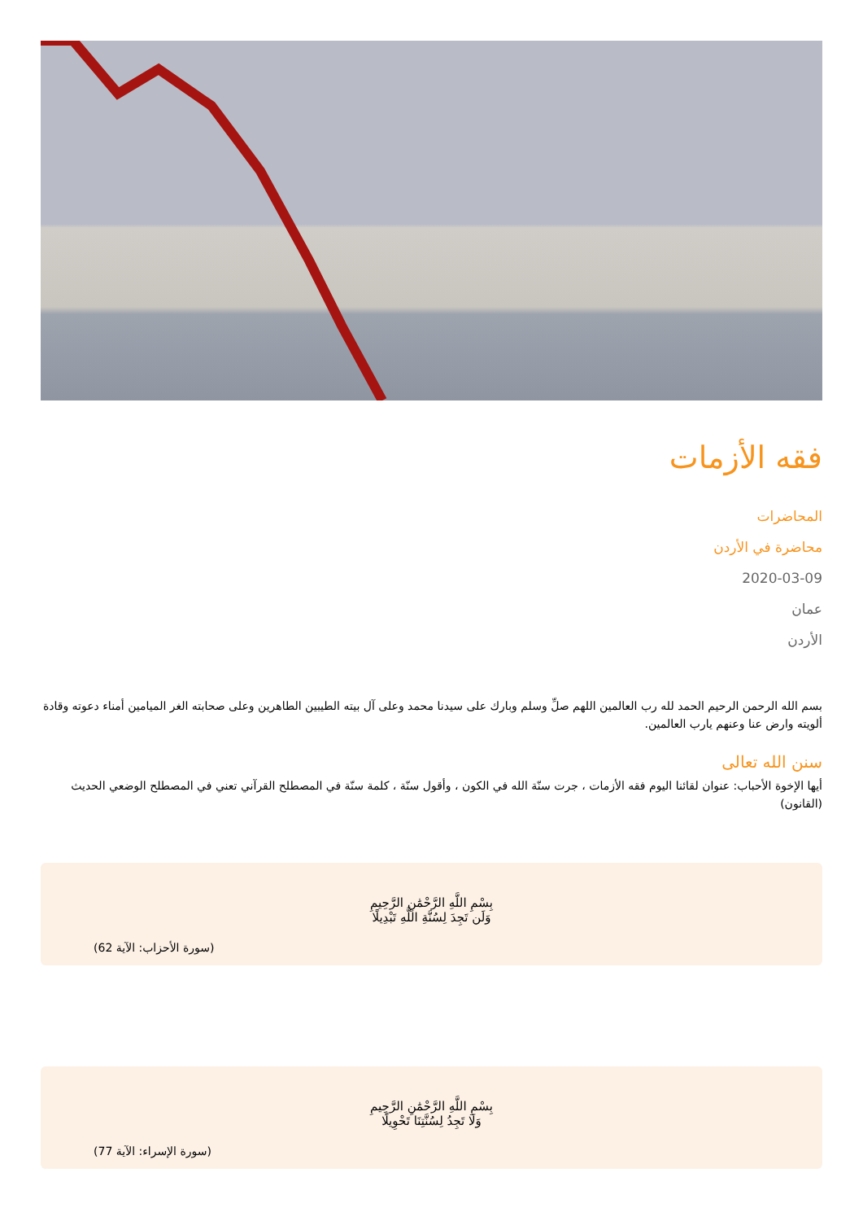فقه الأزمات
المحاضرات
محاضرة في الأردن
2020-03-09
عمان
الأردن
بسم الله الرحمن الرحيم الحمد لله رب العالمين اللهم صلِّ وسلم وبارك على سيدنا محمد وعلى آل بيته الطيبين الطاهرين وعلى صحابته الغر الميامين أمناء دعوته وقادة ألويته وارض عنا وعنهم يارب العالمين.
سنن الله تعالى
أيها الإخوة الأحباب: عنوان لقائنا اليوم فقه الأزمات ، جرت سنّة الله في الكون ، وأقول سنّة ، كلمة سنّة في المصطلح القرآني تعني في المصطلح الوضعي الحديث (القانون)
بِسْمِ اللَّهِ الرَّحْمَٰنِ الرَّحِيمِ
وَلَن تَجِدَ لِسُنَّةِ اللَّهِ تَبْدِيلًا
(سورة الأحزاب: الآية 62)
بِسْمِ اللَّهِ الرَّحْمَٰنِ الرَّحِيمِ
وَلَا تَجِدُ لِسُنَّتِنَا تَحْوِيلًا
(سورة الإسراء: الآية 77)